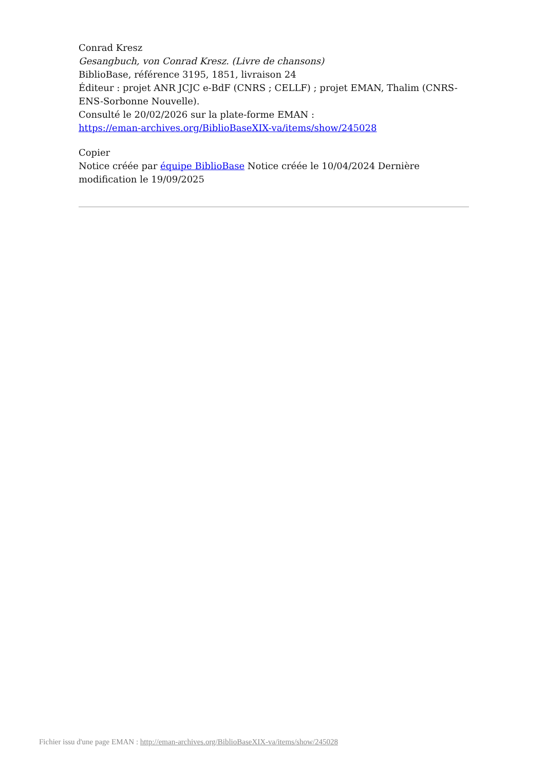Conrad Kresz
Gesangbuch, von Conrad Kresz. (Livre de chansons)
BiblioBase, référence 3195, 1851, livraison 24
Éditeur : projet ANR JCJC e-BdF (CNRS ; CELLF) ; projet EMAN, Thalim (CNRS-ENS-Sorbonne Nouvelle).
Consulté le 20/02/2026 sur la plate-forme EMAN :
https://eman-archives.org/BiblioBaseXIX-va/items/show/245028
Copier
Notice créée par équipe BiblioBase Notice créée le 10/04/2024 Dernière modification le 19/09/2025
Fichier issu d'une page EMAN : http://eman-archives.org/BiblioBaseXIX-va/items/show/245028